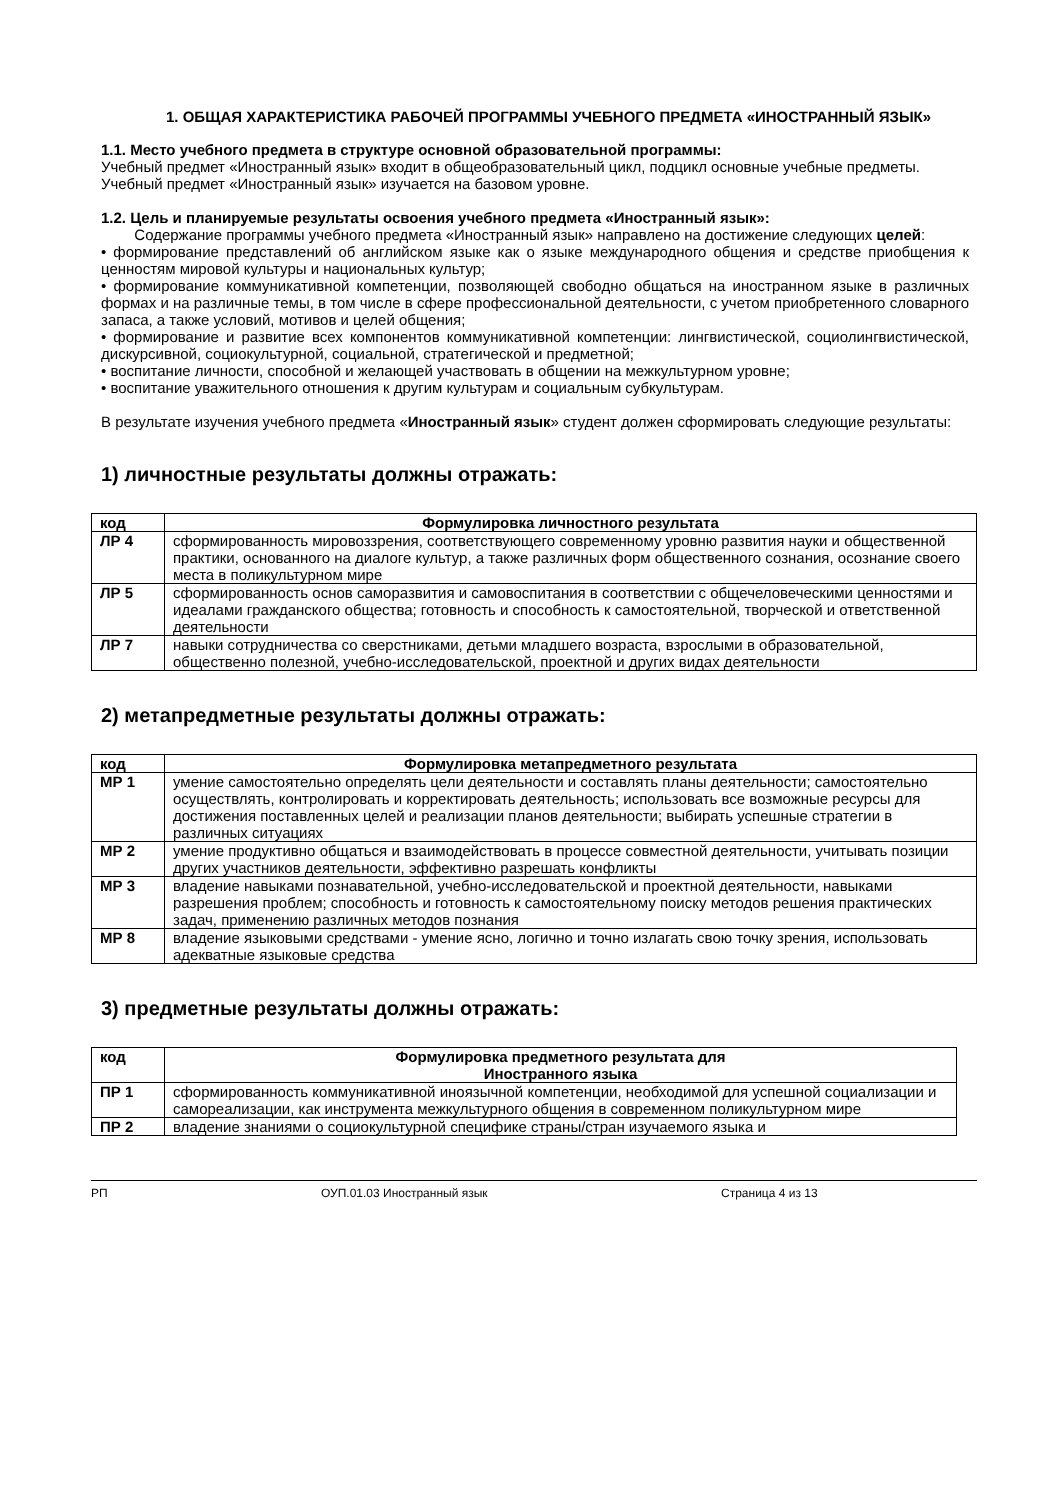1. ОБЩАЯ ХАРАКТЕРИСТИКА РАБОЧЕЙ ПРОГРАММЫ УЧЕБНОГО ПРЕДМЕТА «ИНОСТРАННЫЙ ЯЗЫК»
1.1. Место учебного предмета в структуре основной образовательной программы:
Учебный предмет «Иностранный язык» входит в общеобразовательный цикл, подцикл основные учебные предметы.
Учебный предмет «Иностранный язык» изучается на базовом уровне.
1.2. Цель и планируемые результаты освоения учебного предмета «Иностранный язык»:
Содержание программы учебного предмета «Иностранный язык» направлено на достижение следующих целей:
• формирование представлений об английском языке как о языке международного общения и средстве приобщения к ценностям мировой культуры и национальных культур;
• формирование коммуникативной компетенции, позволяющей свободно общаться на иностранном языке в различных формах и на различные темы, в том числе в сфере профессиональной деятельности, с учетом приобретенного словарного запаса, а также условий, мотивов и целей общения;
• формирование и развитие всех компонентов коммуникативной компетенции: лингвистической, социолингвистической, дискурсивной, социокультурной, социальной, стратегической и предметной;
• воспитание личности, способной и желающей участвовать в общении на межкультурном уровне;
• воспитание уважительного отношения к другим культурам и социальным субкультурам.
В результате изучения учебного предмета «Иностранный язык» студент должен сформировать следующие результаты:
1) личностные результаты должны отражать:
| код | Формулировка личностного результата |
| --- | --- |
| ЛР 4 | сформированность мировоззрения, соответствующего современному уровню развития науки и общественной практики, основанного на диалоге культур, а также различных форм общественного сознания, осознание своего места в поликультурном мире |
| ЛР 5 | сформированность основ саморазвития и самовоспитания в соответствии с общечеловеческими ценностями и идеалами гражданского общества; готовность и способность к самостоятельной, творческой и ответственной деятельности |
| ЛР 7 | навыки сотрудничества со сверстниками, детьми младшего возраста, взрослыми в образовательной, общественно полезной, учебно-исследовательской, проектной и других видах деятельности |
2) метапредметные результаты должны отражать:
| код | Формулировка метапредметного результата |
| --- | --- |
| МР 1 | умение самостоятельно определять цели деятельности и составлять планы деятельности; самостоятельно осуществлять, контролировать и корректировать деятельность; использовать все возможные ресурсы для достижения поставленных целей и реализации планов деятельности; выбирать успешные стратегии в различных ситуациях |
| МР 2 | умение продуктивно общаться и взаимодействовать в процессе совместной деятельности, учитывать позиции других участников деятельности, эффективно разрешать конфликты |
| МР 3 | владение навыками познавательной, учебно-исследовательской и проектной деятельности, навыками разрешения проблем; способность и готовность к самостоятельному поиску методов решения практических задач, применению различных методов познания |
| МР 8 | владение языковыми средствами - умение ясно, логично и точно излагать свою точку зрения, использовать адекватные языковые средства |
3) предметные результаты должны отражать:
| код | Формулировка предметного результата для Иностранного языка |
| --- | --- |
| ПР 1 | сформированность коммуникативной иноязычной компетенции, необходимой для успешной социализации и самореализации, как инструмента межкультурного общения в современном поликультурном мире |
| ПР 2 | владение знаниями о социокультурной специфике страны/стран изучаемого языка и |
РП ОУП.01.03 Иностранный язык Страница 4 из 13